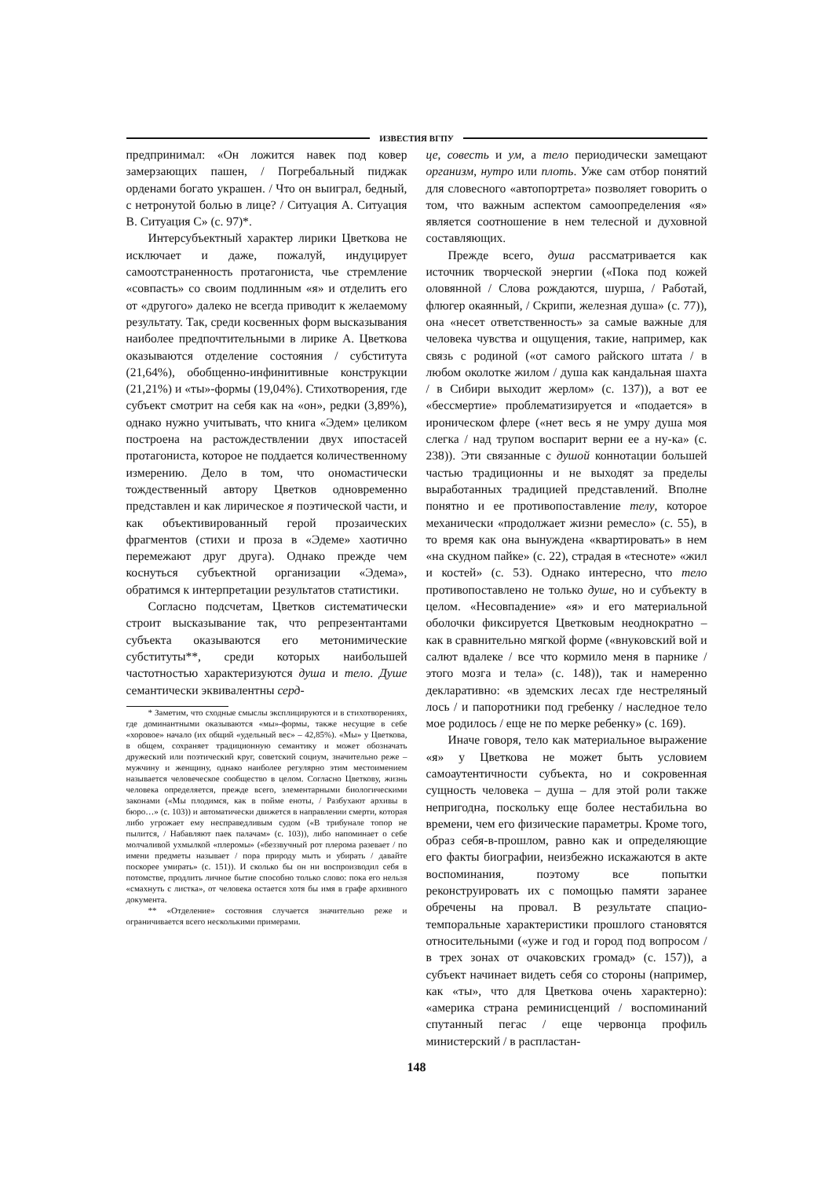ИЗВЕСТИЯ ВГПУ
предпринимал: «Он ложится навек под ковер замерзающих пашен, / Погребальный пиджак орденами богато украшен. / Что он выиграл, бедный, с нетронутой болью в лице? / Ситуация А. Ситуация В. Ситуация С» (с. 97)*.
Интерсубъектный характер лирики Цветкова не исключает и даже, пожалуй, индуцирует самоотстраненность протагониста, чье стремление «совпасть» со своим подлинным «я» и отделить его от «другого» далеко не всегда приводит к желаемому результату. Так, среди косвенных форм высказывания наиболее предпочтительными в лирике А. Цветкова оказываются отделение состояния / субститута (21,64%), обобщенно-инфинитивные конструкции (21,21%) и «ты»-формы (19,04%). Стихотворения, где субъект смотрит на себя как на «он», редки (3,89%), однако нужно учитывать, что книга «Эдем» целиком построена на растождествлении двух ипостасей протагониста, которое не поддается количественному измерению. Дело в том, что ономастически тождественный автору Цветков одновременно представлен и как лирическое я поэтической части, и как объективированный герой прозаических фрагментов (стихи и проза в «Эдеме» хаотично перемежают друг друга). Однако прежде чем коснуться субъектной организации «Эдема», обратимся к интерпретации результатов статистики.
Согласно подсчетам, Цветков систематически строит высказывание так, что репрезентантами субъекта оказываются его метонимические субституты**, среди которых наибольшей частотностью характеризуются душа и тело. Душе семантически эквивалентны серд-
* Заметим, что сходные смыслы эксплицируются и в стихотворениях, где доминантными оказываются «мы»-формы, также несущие в себе «хоровое» начало (их общий «удельный вес» – 42,85%). «Мы» у Цветкова, в общем, сохраняет традиционную семантику и может обозначать дружеский или поэтический круг, советский социум, значительно реже – мужчину и женщину, однако наиболее регулярно этим местоимением называется человеческое сообщество в целом. Согласно Цветкову, жизнь человека определяется, прежде всего, элементарными биологическими законами («Мы плодимся, как в пойме еноты, / Разбухают архивы в бюро…» (с. 103)) и автоматически движется в направлении смерти, которая либо угрожает ему несправедливым судом («В трибунале топор не пылится, / Набавляют паек палачам» (с. 103)), либо напоминает о себе молчаливой ухмылкой «плеромы» («беззвучный рот плерома разевает / по имени предметы называет / пора природу мыть и убирать / давайте поскорее умирать» (с. 151)). И сколько бы он ни воспроизводил себя в потомстве, продлить личное бытие способно только слово: пока его нельзя «смахнуть с листка», от человека остается хотя бы имя в графе архивного документа.
** «Отделение» состояния случается значительно реже и ограничивается всего несколькими примерами.
це, совесть и ум, а тело периодически замещают организм, нутро или плоть. Уже сам отбор понятий для словесного «автопортрета» позволяет говорить о том, что важным аспектом самоопределения «я» является соотношение в нем телесной и духовной составляющих.
Прежде всего, душа рассматривается как источник творческой энергии («Пока под кожей оловянной / Слова рождаются, шурша, / Работай, флюгер окаянный, / Скрипи, железная душа» (с. 77)), она «несет ответственность» за самые важные для человека чувства и ощущения, такие, например, как связь с родиной («от самого райского штата / в любом околотке жилом / душа как кандальная шахта / в Сибири выходит жерлом» (с. 137)), а вот ее «бессмертие» проблематизируется и «подается» в ироническом флере («нет весь я не умру душа моя слегка / над трупом воспарит верни ее а ну-ка» (с. 238)). Эти связанные с душой коннотации большей частью традиционны и не выходят за пределы выработанных традицией представлений. Вполне понятно и ее противопоставление телу, которое механически «продолжает жизни ремесло» (с. 55), в то время как она вынуждена «квартировать» в нем «на скудном пайке» (с. 22), страдая в «тесноте» «жил и костей» (с. 53). Однако интересно, что тело противопоставлено не только душе, но и субъекту в целом. «Несовпадение» «я» и его материальной оболочки фиксируется Цветковым неоднократно – как в сравнительно мягкой форме («внуковский вой и салют вдалеке / все что кормило меня в парнике / этого мозга и тела» (с. 148)), так и намеренно декларативно: «в эдемских лесах где нестреляный лось / и папоротники под гребенку / наследное тело мое родилось / еще не по мерке ребенку» (с. 169).
Иначе говоря, тело как материальное выражение «я» у Цветкова не может быть условием самоаутентичности субъекта, но и сокровенная сущность человека – душа – для этой роли также непригодна, поскольку еще более нестабильна во времени, чем его физические параметры. Кроме того, образ себя-в-прошлом, равно как и определяющие его факты биографии, неизбежно искажаются в акте воспоминания, поэтому все попытки реконструировать их с помощью памяти заранее обречены на провал. В результате спацио-темпоральные характеристики прошлого становятся относительными («уже и год и город под вопросом / в трех зонах от очаковских громад» (с. 157)), а субъект начинает видеть себя со стороны (например, как «ты», что для Цветкова очень характерно): «америка страна реминисценций / воспоминаний спутанный пегас / еще червонца профиль министерский / в распластан-
148